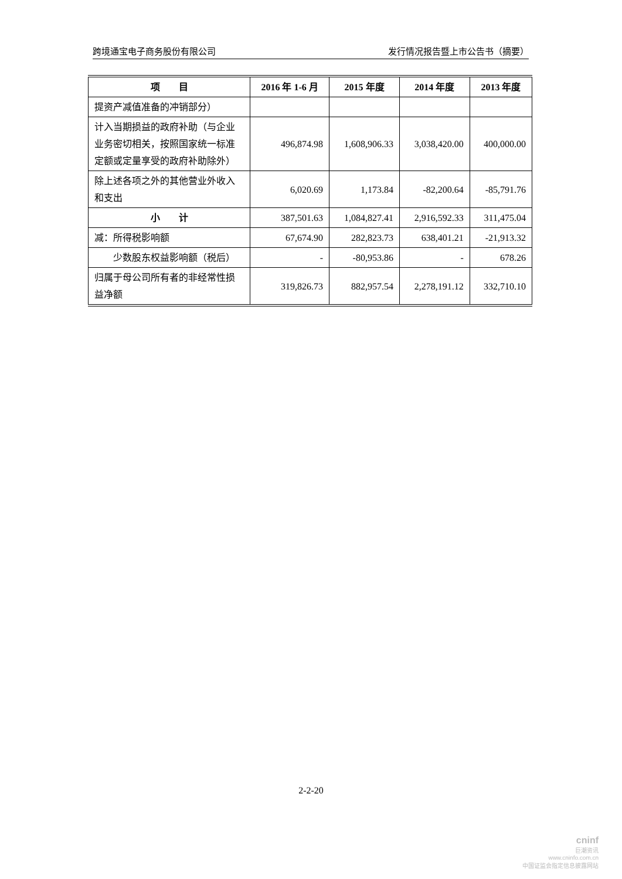跨境通宝电子商务股份有限公司 发行情况报告暨上市公告书（摘要）
| 项 目 | 2016 年 1-6 月 | 2015 年度 | 2014 年度 | 2013 年度 |
| --- | --- | --- | --- | --- |
| 提资产减值准备的冲销部分） | | | | |
| 计入当期损益的政府补助（与企业业务密切相关，按照国家统一标准定额或定量享受的政府补助除外） | 496,874.98 | 1,608,906.33 | 3,038,420.00 | 400,000.00 |
| 除上述各项之外的其他营业外收入和支出 | 6,020.69 | 1,173.84 | -82,200.64 | -85,791.76 |
| 小 计 | 387,501.63 | 1,084,827.41 | 2,916,592.33 | 311,475.04 |
| 减：所得税影响额 | 67,674.90 | 282,823.73 | 638,401.21 | -21,913.32 |
| 少数股东权益影响额（税后） | - | -80,953.86 | - | 678.26 |
| 归属于母公司所有者的非经常性损益净额 | 319,826.73 | 882,957.54 | 2,278,191.12 | 332,710.10 |
2-2-20
cninf
巨潮资讯
www.cninfo.com.cn
中国证监会指定信息披露网站